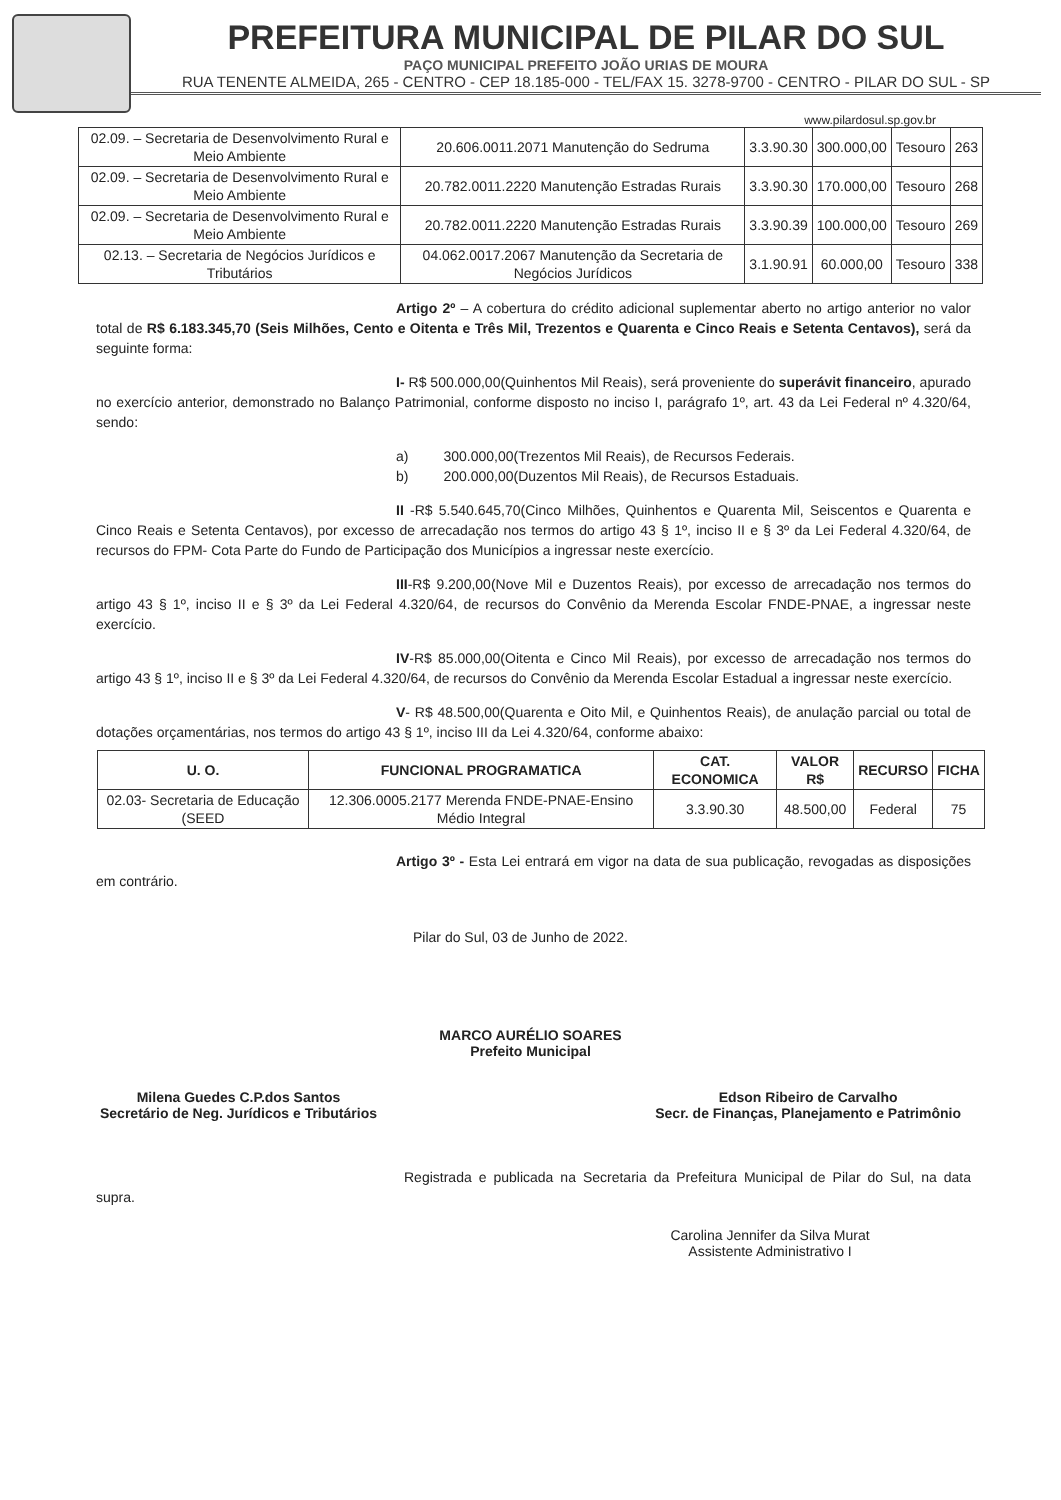PREFEITURA MUNICIPAL DE PILAR DO SUL
PAÇO MUNICIPAL PREFEITO JOÃO URIAS DE MOURA
RUA TENENTE ALMEIDA, 265 - CENTRO - CEP 18.185-000 - TEL/FAX 15. 3278-9700 - CENTRO - PILAR DO SUL - SP
www.pilardosul.sp.gov.br
| 02.09. – Secretaria de Desenvolvimento Rural e Meio Ambiente | 20.606.0011.2071 Manutenção do Sedruma | 3.3.90.30 | 300.000,00 | Tesouro | 263 |
| 02.09. – Secretaria de Desenvolvimento Rural e Meio Ambiente | 20.782.0011.2220 Manutenção Estradas Rurais | 3.3.90.30 | 170.000,00 | Tesouro | 268 |
| 02.09. – Secretaria de Desenvolvimento Rural e Meio Ambiente | 20.782.0011.2220 Manutenção Estradas Rurais | 3.3.90.39 | 100.000,00 | Tesouro | 269 |
| 02.13. – Secretaria de Negócios Jurídicos e Tributários | 04.062.0017.2067 Manutenção da Secretaria de Negócios Jurídicos | 3.1.90.91 | 60.000,00 | Tesouro | 338 |
Artigo 2º – A cobertura do crédito adicional suplementar aberto no artigo anterior no valor total de R$ 6.183.345,70 (Seis Milhões, Cento e Oitenta e Três Mil, Trezentos e Quarenta e Cinco Reais e Setenta Centavos), será da seguinte forma:
I- R$ 500.000,00(Quinhentos Mil Reais), será proveniente do superávit financeiro, apurado no exercício anterior, demonstrado no Balanço Patrimonial, conforme disposto no inciso I, parágrafo 1º, art. 43 da Lei Federal nº 4.320/64, sendo:
a) 300.000,00(Trezentos Mil Reais), de Recursos Federais.
b) 200.000,00(Duzentos Mil Reais), de Recursos Estaduais.
II -R$ 5.540.645,70(Cinco Milhões, Quinhentos e Quarenta Mil, Seiscentos e Quarenta e Cinco Reais e Setenta Centavos), por excesso de arrecadação nos termos do artigo 43 § 1º, inciso II e § 3º da Lei Federal 4.320/64, de recursos do FPM- Cota Parte do Fundo de Participação dos Municípios a ingressar neste exercício.
III-R$ 9.200,00(Nove Mil e Duzentos Reais), por excesso de arrecadação nos termos do artigo 43 § 1º, inciso II e § 3º da Lei Federal 4.320/64, de recursos do Convênio da Merenda Escolar FNDE-PNAE, a ingressar neste exercício.
IV-R$ 85.000,00(Oitenta e Cinco Mil Reais), por excesso de arrecadação nos termos do artigo 43 § 1º, inciso II e § 3º da Lei Federal 4.320/64, de recursos do Convênio da Merenda Escolar Estadual a ingressar neste exercício.
V- R$ 48.500,00(Quarenta e Oito Mil, e Quinhentos Reais), de anulação parcial ou total de dotações orçamentárias, nos termos do artigo 43 § 1º, inciso III da Lei 4.320/64, conforme abaixo:
| U. O. | FUNCIONAL PROGRAMATICA | CAT. ECONOMICA | VALOR R$ | RECURSO | FICHA |
| --- | --- | --- | --- | --- | --- |
| 02.03- Secretaria de Educação (SEED | 12.306.0005.2177 Merenda FNDE-PNAE-Ensino Médio Integral | 3.3.90.30 | 48.500,00 | Federal | 75 |
Artigo 3º - Esta Lei entrará em vigor na data de sua publicação, revogadas as disposições em contrário.
Pilar do Sul, 03 de Junho de 2022.
MARCO AURÉLIO SOARES
Prefeito Municipal
Milena Guedes C.P.dos Santos
Secretário de Neg. Jurídicos e Tributários
Edson Ribeiro de Carvalho
Secr. de Finanças, Planejamento e Patrimônio
Registrada e publicada na Secretaria da Prefeitura Municipal de Pilar do Sul, na data supra.
Carolina Jennifer da Silva Murat
Assistente Administrativo I